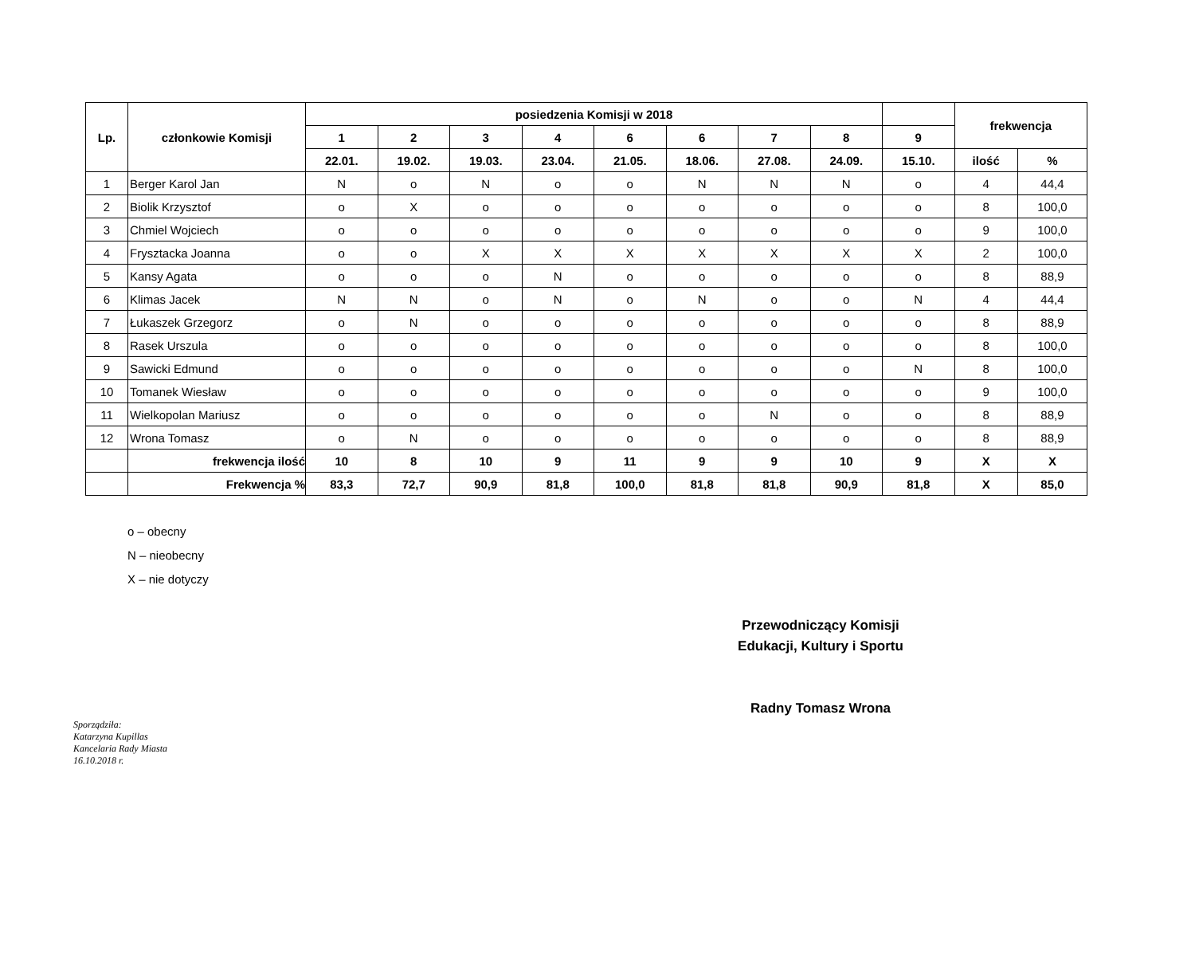| Lp. | członkowie Komisji | posiedzenia Komisji w 2018 | | | | | | | | | frekwencja | |
| --- | --- | --- | --- | --- | --- | --- | --- | --- | --- | --- | --- | --- |
| | | 1 | 2 | 3 | 4 | 6 | 6 | 7 | 8 | 9 | | |
| | | 22.01. | 19.02. | 19.03. | 23.04. | 21.05. | 18.06. | 27.08. | 24.09. | 15.10. | ilość | % |
| 1 | Berger Karol Jan | N | o | N | o | o | N | N | N | o | 4 | 44,4 |
| 2 | Biolik Krzysztof | o | X | o | o | o | o | o | o | o | 8 | 100,0 |
| 3 | Chmiel Wojciech | o | o | o | o | o | o | o | o | o | 9 | 100,0 |
| 4 | Frysztacka Joanna | o | o | X | X | X | X | X | X | X | 2 | 100,0 |
| 5 | Kansy Agata | o | o | o | N | o | o | o | o | o | 8 | 88,9 |
| 6 | Klimas Jacek | N | N | o | N | o | N | o | o | N | 4 | 44,4 |
| 7 | Łukaszek Grzegorz | o | N | o | o | o | o | o | o | o | 8 | 88,9 |
| 8 | Rasek Urszula | o | o | o | o | o | o | o | o | o | 8 | 100,0 |
| 9 | Sawicki Edmund | o | o | o | o | o | o | o | o | N | 8 | 100,0 |
| 10 | Tomanek Wiesław | o | o | o | o | o | o | o | o | o | 9 | 100,0 |
| 11 | Wielkopolan Mariusz | o | o | o | o | o | o | N | o | o | 8 | 88,9 |
| 12 | Wrona Tomasz | o | N | o | o | o | o | o | o | o | 8 | 88,9 |
| | frekwencja ilość | 10 | 8 | 10 | 9 | 11 | 9 | 9 | 10 | 9 | X | X |
| | Frekwencja % | 83,3 | 72,7 | 90,9 | 81,8 | 100,0 | 81,8 | 81,8 | 90,9 | 81,8 | X | 85,0 |
o – obecny
N – nieobecny
X – nie dotyczy
Przewodniczący Komisji
Edukacji, Kultury i Sportu
Radny Tomasz Wrona
Sporządziła:
Katarzyna Kupillas
Kancelaria Rady Miasta
16.10.2018 r.